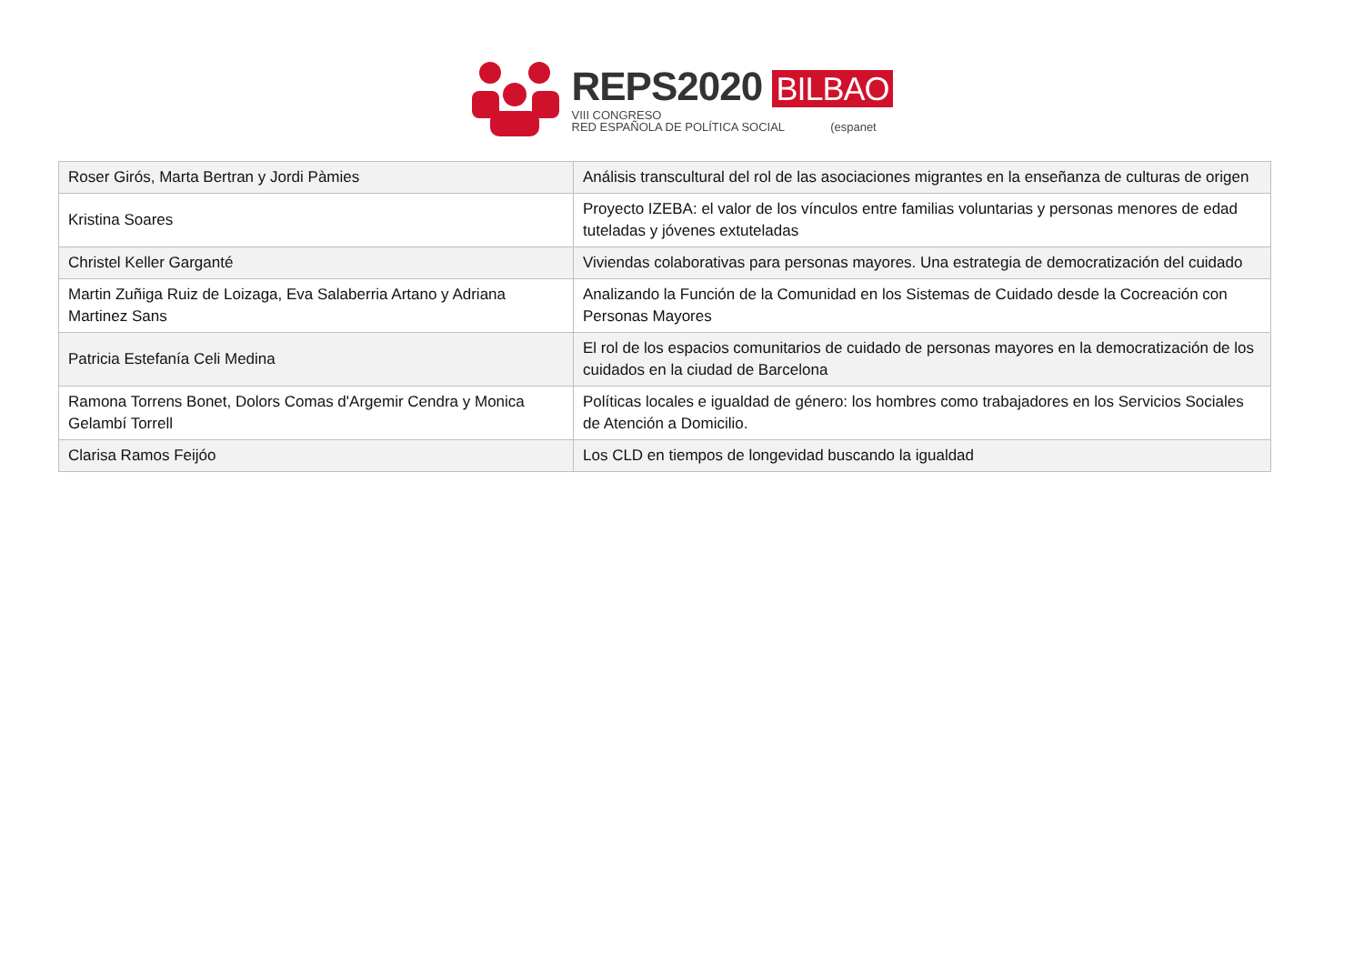REPS2020 BILBAO
VIII CONGRESO
RED ESPAÑOLA DE POLÍTICA SOCIAL (espanet
| Roser Girós, Marta Bertran y Jordi Pàmies | Análisis transcultural del rol de las asociaciones migrantes en la enseñanza de culturas de origen |
| Kristina Soares | Proyecto IZEBA: el valor de los vínculos entre familias voluntarias y personas menores de edad tuteladas y jóvenes extuteladas |
| Christel Keller Garganté | Viviendas colaborativas para personas mayores. Una estrategia de democratización del cuidado |
| Martin Zuñiga Ruiz de Loizaga, Eva Salaberria Artano y Adriana Martinez Sans | Analizando la Función de la Comunidad en los Sistemas de Cuidado desde la Cocreación con Personas Mayores |
| Patricia Estefanía Celi Medina | El rol de los espacios comunitarios de cuidado de personas mayores en la democratización de los cuidados en la ciudad de Barcelona |
| Ramona Torrens Bonet, Dolors Comas d'Argemir Cendra y Monica Gelambí Torrell | Políticas locales e igualdad de género: los hombres como trabajadores en los Servicios Sociales de Atención a Domicilio. |
| Clarisa Ramos Feijóo | Los CLD en tiempos de longevidad buscando la igualdad |